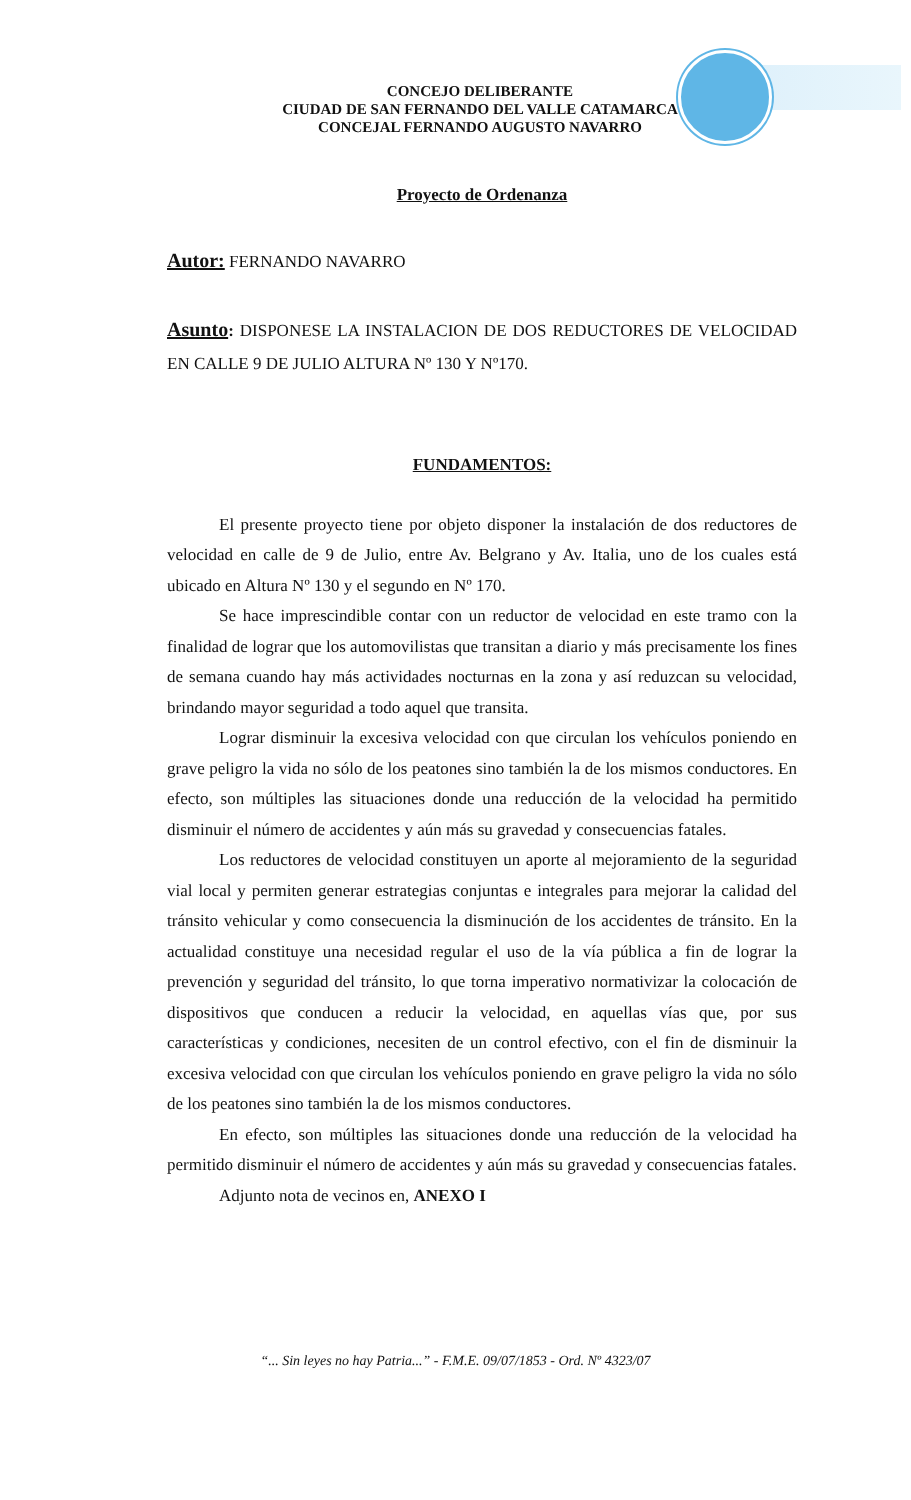CONCEJO DELIBERANTE
CIUDAD DE SAN FERNANDO DEL VALLE CATAMARCA
CONCEJAL FERNANDO AUGUSTO NAVARRO
Proyecto de Ordenanza
Autor: FERNANDO NAVARRO
Asunto: DISPONESE LA INSTALACION DE DOS REDUCTORES DE VELOCIDAD EN CALLE 9 DE JULIO ALTURA Nº 130 Y Nº170.
FUNDAMENTOS:
El presente proyecto tiene por objeto disponer la instalación de dos reductores de velocidad en calle de 9 de Julio, entre Av. Belgrano y Av. Italia, uno de los cuales está ubicado en Altura Nº 130 y el segundo en Nº 170.
Se hace imprescindible contar con un reductor de velocidad en este tramo con la finalidad de lograr que los automovilistas que transitan a diario y más precisamente los fines de semana cuando hay más actividades nocturnas en la zona y así reduzcan su velocidad, brindando mayor seguridad a todo aquel que transita.
Lograr disminuir la excesiva velocidad con que circulan los vehículos poniendo en grave peligro la vida no sólo de los peatones sino también la de los mismos conductores. En efecto, son múltiples las situaciones donde una reducción de la velocidad ha permitido disminuir el número de accidentes y aún más su gravedad y consecuencias fatales.
Los reductores de velocidad constituyen un aporte al mejoramiento de la seguridad vial local y permiten generar estrategias conjuntas e integrales para mejorar la calidad del tránsito vehicular y como consecuencia la disminución de los accidentes de tránsito. En la actualidad constituye una necesidad regular el uso de la vía pública a fin de lograr la prevención y seguridad del tránsito, lo que torna imperativo normativizar la colocación de dispositivos que conducen a reducir la velocidad, en aquellas vías que, por sus características y condiciones, necesiten de un control efectivo, con el fin de disminuir la excesiva velocidad con que circulan los vehículos poniendo en grave peligro la vida no sólo de los peatones sino también la de los mismos conductores.
En efecto, son múltiples las situaciones donde una reducción de la velocidad ha permitido disminuir el número de accidentes y aún más su gravedad y consecuencias fatales.
Adjunto nota de vecinos en, ANEXO I
“... Sin leyes no hay Patria...” - F.M.E. 09/07/1853 - Ord. Nº 4323/07